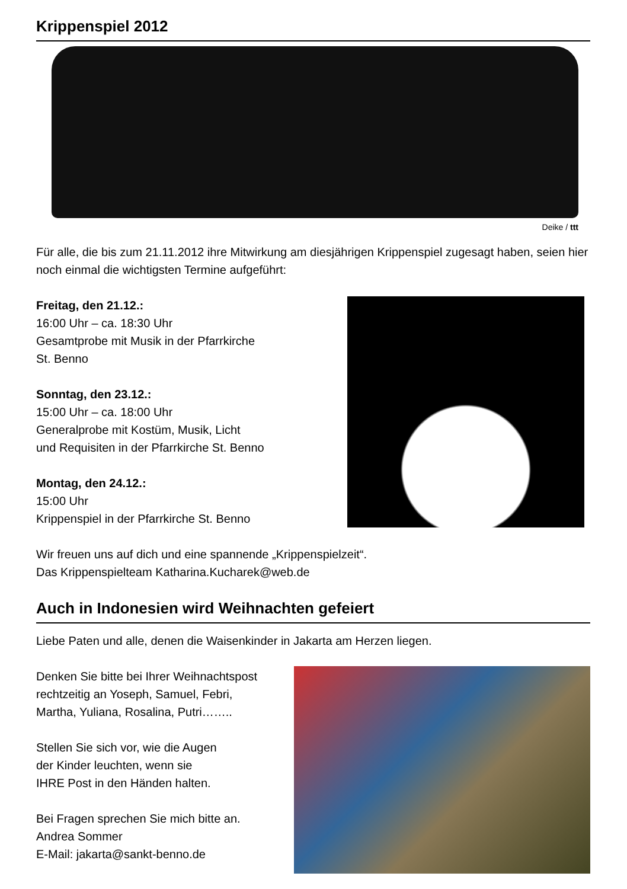Krippenspiel 2012
Deike / ttt
Für alle, die bis zum 21.11.2012 ihre Mitwirkung am diesjährigen Krippenspiel zugesagt haben, seien hier noch einmal die wichtigsten Termine aufgeführt:
Freitag, den 21.12.:
16:00 Uhr – ca. 18:30 Uhr
Gesamtprobe mit Musik in der Pfarrkirche
St. Benno
Sonntag, den 23.12.:
15:00 Uhr – ca. 18:00 Uhr
Generalprobe mit Kostüm, Musik, Licht
und Requisiten in der Pfarrkirche St. Benno
Montag, den 24.12.:
15:00 Uhr
Krippenspiel in der Pfarrkirche St. Benno
Wir freuen uns auf dich und eine spannende „Krippenspielzeit“.
Das Krippenspielteam Katharina.Kucharek@web.de
Auch in Indonesien wird Weihnachten gefeiert
Liebe Paten und alle, denen die Waisenkinder in Jakarta am Herzen liegen.
Denken Sie bitte bei Ihrer Weihnachtspost
rechtzeitig an Yoseph, Samuel, Febri,
Martha, Yuliana, Rosalina, Putri……..
Stellen Sie sich vor, wie die Augen
der Kinder leuchten, wenn sie
IHRE Post in den Händen halten.
Bei Fragen sprechen Sie mich bitte an.
Andrea Sommer
E-Mail: jakarta@sankt-benno.de